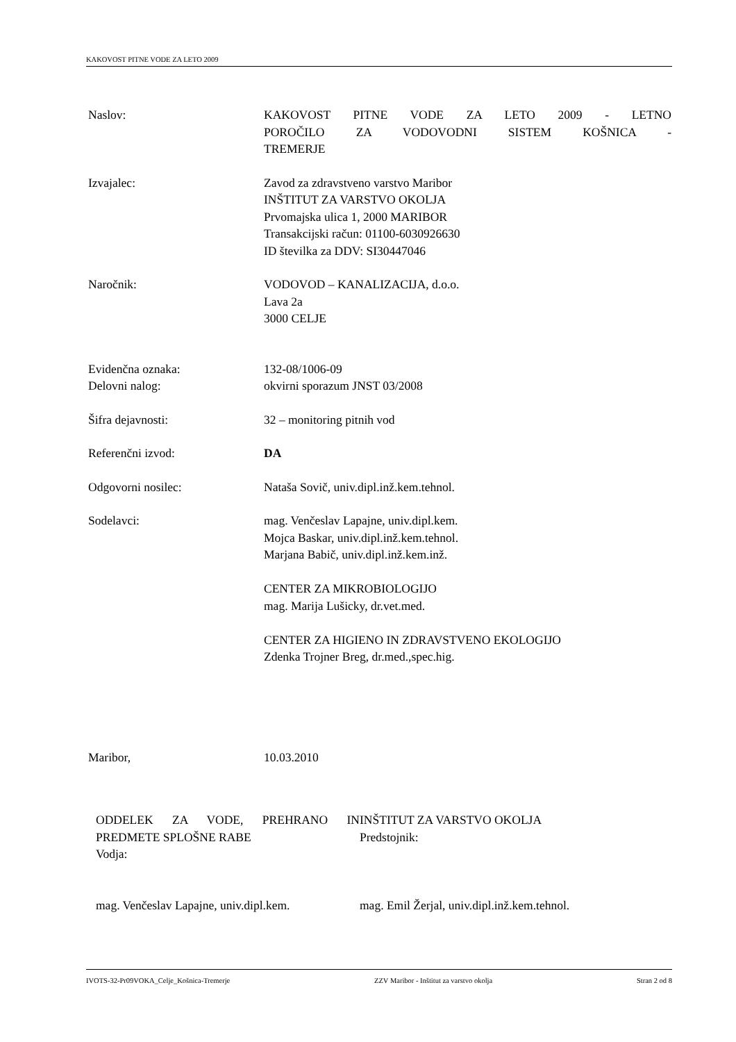KAKOVOST PITNE VODE ZA LETO 2009
Naslov: KAKOVOST PITNE VODE ZA LETO 2009 - LETNO
POROČILO ZA VODOVODNI SISTEM KOŠNICA -
TREMERJE
Izvajalec: Zavod za zdravstveno varstvo Maribor
INŠTITUT ZA VARSTVO OKOLJA
Prvomajska ulica 1, 2000 MARIBOR
Transakcijski račun: 01100-6030926630
ID številka za DDV: SI30447046
Naročnik: VODOVOD – KANALIZACIJA, d.o.o.
Lava 2a
3000 CELJE
Evidenčna oznaka:
Delovni nalog:
132-08/1006-09
okvirni sporazum JNST 03/2008
Šifra dejavnosti: 32 – monitoring pitnih vod
Referenčni izvod: DA
Odgovorni nosilec: Nataša Sovič, univ.dipl.inž.kem.tehnol.
Sodelavci: mag. Venčeslav Lapajne, univ.dipl.kem.
Mojca Baskar, univ.dipl.inž.kem.tehnol.
Marjana Babič, univ.dipl.inž.kem.inž.
CENTER ZA MIKROBIOLOGIJO
mag. Marija Lušicky, dr.vet.med.
CENTER ZA HIGIENO IN ZDRAVSTVENO EKOLOGIJO
Zdenka Trojner Breg, dr.med.,spec.hig.
Maribor, 10.03.2010
ODDELEK ZA VODE, PREHRANO IN
PREDMETE SPLOŠNE RABE
Vodja:
mag. Venčeslav Lapajne, univ.dipl.kem.
INŠTITUT ZA VARSTVO OKOLJA
Predstojnik:
mag. Emil Žerjal, univ.dipl.inž.kem.tehnol.
IVOTS-32-Pr09VOKA_Celje_Košnica-Tremerje ZZV Maribor - Inštitut za varstvo okolja Stran 2 od 8